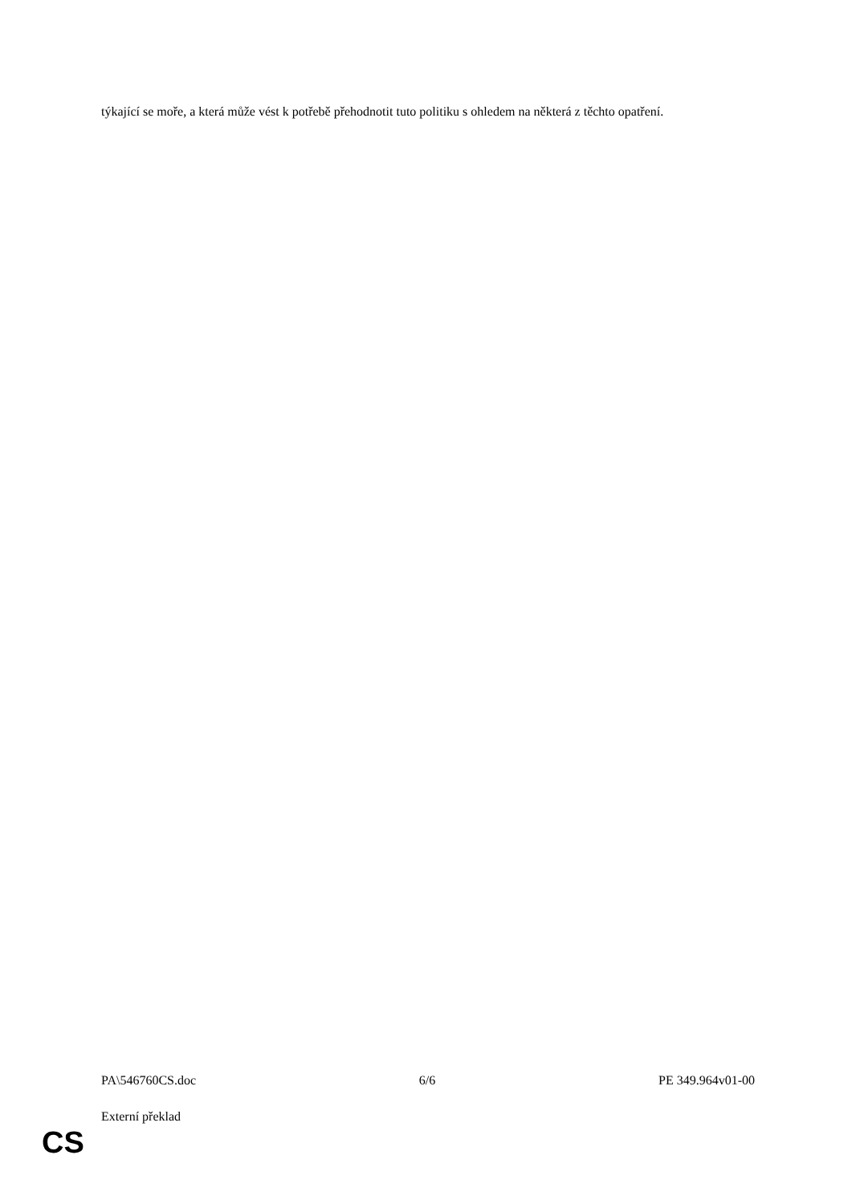týkající se moře, a která může vést k potřebě přehodnotit tuto politiku s ohledem na některá z těchto opatření.
PA\546760CS.doc 6/6 PE 349.964v01-00
Externí překlad
CS